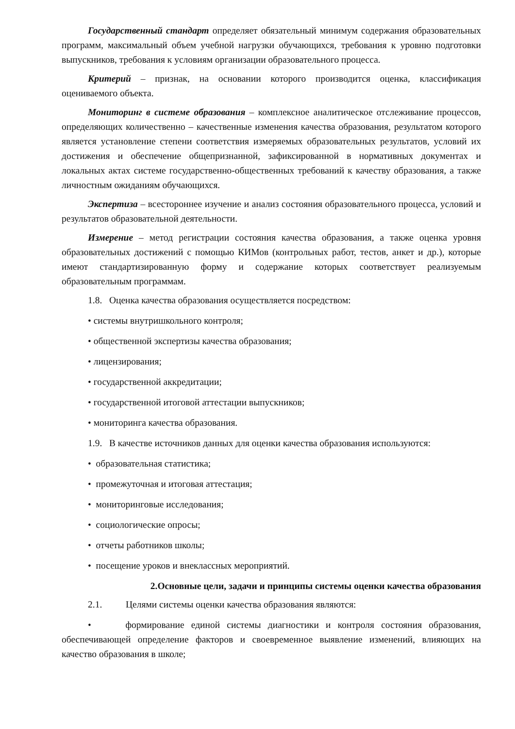Государственный стандарт определяет обязательный минимум содержания образовательных программ, максимальный объем учебной нагрузки обучающихся, требования к уровню подготовки выпускников, требования к условиям организации образовательного процесса.
Критерий – признак, на основании которого производится оценка, классификация оцениваемого объекта.
Мониторинг в системе образования – комплексное аналитическое отслеживание процессов, определяющих количественно – качественные изменения качества образования, результатом которого является установление степени соответствия измеряемых образовательных результатов, условий их достижения и обеспечение общепризнанной, зафиксированной в нормативных документах и локальных актах системе государственно-общественных требований к качеству образования, а также личностным ожиданиям обучающихся.
Экспертиза – всестороннее изучение и анализ состояния образовательного процесса, условий и результатов образовательной деятельности.
Измерение – метод регистрации состояния качества образования, а также оценка уровня образовательных достижений с помощью КИМов (контрольных работ, тестов, анкет и др.), которые имеют стандартизированную форму и содержание которых соответствует реализуемым образовательным программам.
1.8. Оценка качества образования осуществляется посредством:
• системы внутришкольного контроля;
• общественной экспертизы качества образования;
• лицензирования;
• государственной аккредитации;
• государственной итоговой аттестации выпускников;
• мониторинга качества образования.
1.9. В качестве источников данных для оценки качества образования используются:
• образовательная статистика;
• промежуточная и итоговая аттестация;
• мониторинговые исследования;
• социологические опросы;
• отчеты работников школы;
• посещение уроков и внеклассных мероприятий.
2.Основные цели, задачи и принципы системы оценки качества образования
2.1. Целями системы оценки качества образования являются:
• формирование единой системы диагностики и контроля состояния образования, обеспечивающей определение факторов и своевременное выявление изменений, влияющих на качество образования в школе;